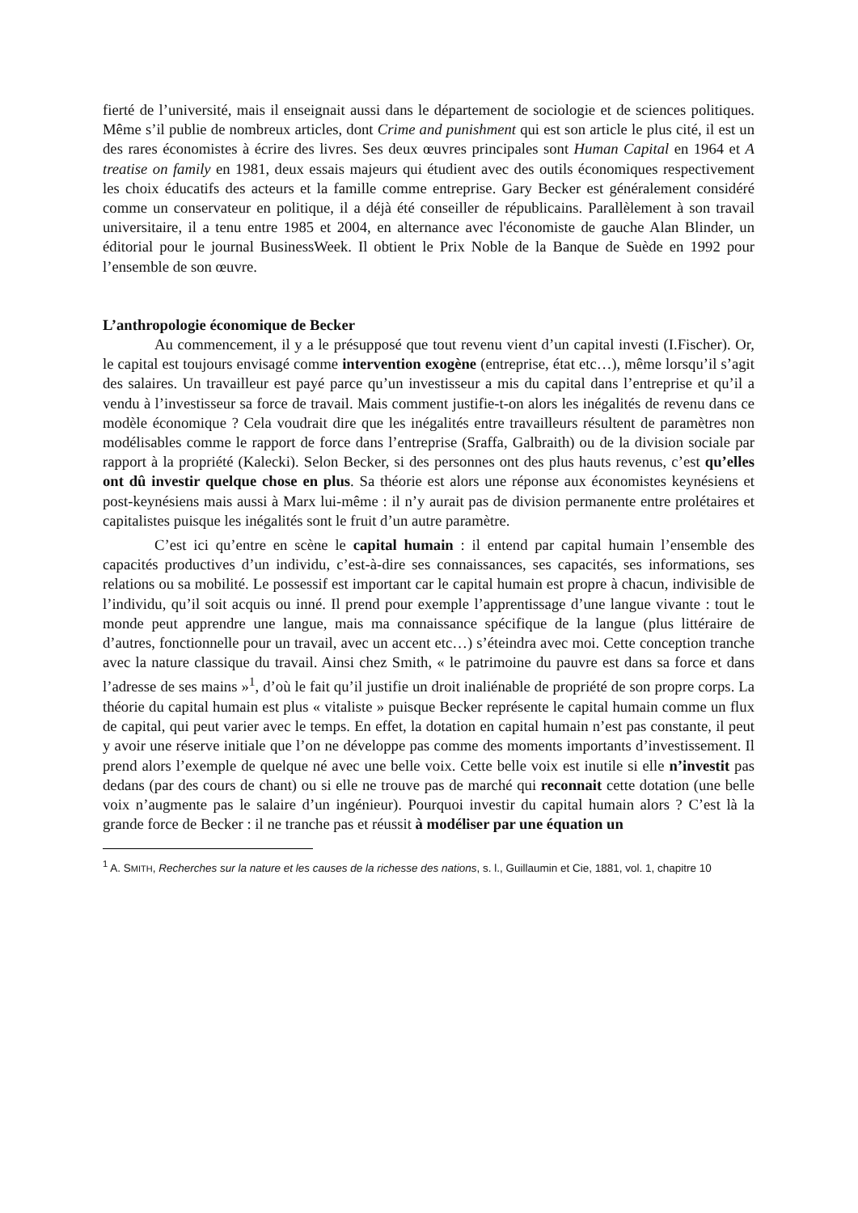fierté de l’université, mais il enseignait aussi dans le département de sociologie et de sciences politiques. Même s’il publie de nombreux articles, dont Crime and punishment qui est son article le plus cité, il est un des rares économistes à écrire des livres. Ses deux œuvres principales sont Human Capital en 1964 et A treatise on family en 1981, deux essais majeurs qui étudient avec des outils économiques respectivement les choix éducatifs des acteurs et la famille comme entreprise. Gary Becker est généralement considéré comme un conservateur en politique, il a déjà été conseiller de républicains. Parallèlement à son travail universitaire, il a tenu entre 1985 et 2004, en alternance avec l'économiste de gauche Alan Blinder, un éditorial pour le journal BusinessWeek. Il obtient le Prix Noble de la Banque de Suède en 1992 pour l’ensemble de son œuvre.
L’anthropologie économique de Becker
Au commencement, il y a le présupposé que tout revenu vient d’un capital investi (I.Fischer). Or, le capital est toujours envisagé comme intervention exogène (entreprise, état etc…), même lorsqu’il s’agit des salaires. Un travailleur est payé parce qu’un investisseur a mis du capital dans l’entreprise et qu’il a vendu à l’investisseur sa force de travail. Mais comment justifie-t-on alors les inégalités de revenu dans ce modèle économique ? Cela voudrait dire que les inégalités entre travailleurs résultent de paramètres non modélisables comme le rapport de force dans l’entreprise (Sraffa, Galbraith) ou de la division sociale par rapport à la propriété (Kalecki). Selon Becker, si des personnes ont des plus hauts revenus, c’est qu’elles ont dû investir quelque chose en plus. Sa théorie est alors une réponse aux économistes keynésiens et post-keynésiens mais aussi à Marx lui-même : il n’y aurait pas de division permanente entre prolétaires et capitalistes puisque les inégalités sont le fruit d’un autre paramètre.
C’est ici qu’entre en scène le capital humain : il entend par capital humain l’ensemble des capacités productives d’un individu, c’est-à-dire ses connaissances, ses capacités, ses informations, ses relations ou sa mobilité. Le possessif est important car le capital humain est propre à chacun, indivisible de l’individu, qu’il soit acquis ou inné. Il prend pour exemple l’apprentissage d’une langue vivante : tout le monde peut apprendre une langue, mais ma connaissance spécifique de la langue (plus littéraire de d’autres, fonctionnelle pour un travail, avec un accent etc…) s’éteindra avec moi. Cette conception tranche avec la nature classique du travail. Ainsi chez Smith, « le patrimoine du pauvre est dans sa force et dans l’adresse de ses mains »<sup>1</sup>, d’où le fait qu’il justifie un droit inaliénable de propriété de son propre corps. La théorie du capital humain est plus « vitaliste » puisque Becker représente le capital humain comme un flux de capital, qui peut varier avec le temps. En effet, la dotation en capital humain n’est pas constante, il peut y avoir une réserve initiale que l’on ne développe pas comme des moments importants d’investissement. Il prend alors l’exemple de quelque né avec une belle voix. Cette belle voix est inutile si elle n’investit pas dedans (par des cours de chant) ou si elle ne trouve pas de marché qui reconnait cette dotation (une belle voix n’augmente pas le salaire d’un ingénieur). Pourquoi investir du capital humain alors ? C’est là la grande force de Becker : il ne tranche pas et réussit à modéliser par une équation un
<sup>1</sup> A. SMITH, Recherches sur la nature et les causes de la richesse des nations, s. l., Guillaumin et Cie, 1881, vol. 1, chapitre 10